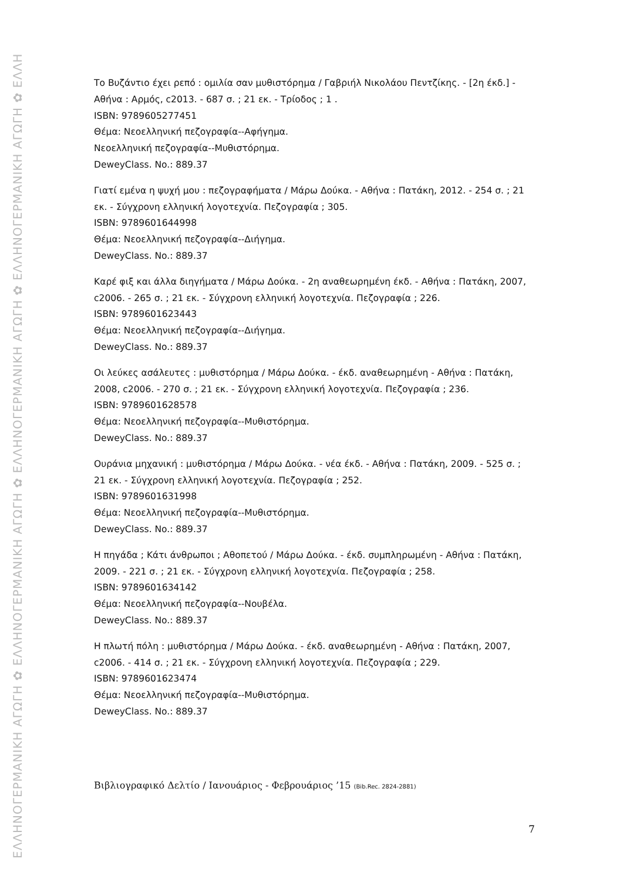ΕΛΛΗΝΟΓΕΡΜΑΝΙΚΗ ΑΓΩΓΗ ✿ ΕΛΛΗΝΟΓΕΡΜΑΝΙΚΗ ΑΓΩΓΗ ✿ ΕΛΛΗΝΟΓΕΡΜΑΝΙΚΗ ΑΓΩΓΗ ✿ ΕΛΛΗΝΟΓΕΡΜΑΝΙΚΗ ΑΓΩΓΗ ✿ ΕΛΛΗ
Το Βυζάντιο έχει ρεπό : ομιλία σαν μυθιστόρημα / Γαβριήλ Νικολάου Πεντζίκης. - [2η έκδ.] - Αθήνα : Αρμός, c2013. - 687 σ. ; 21 εκ. - Τρίοδος ; 1 .
ISBN: 9789605277451
Θέμα: Νεοελληνική πεζογραφία--Αφήγημα.
Νεοελληνική πεζογραφία--Μυθιστόρημα.
DeweyClass. No.: 889.37
Γιατί εμένα η ψυχή μου : πεζογραφήματα / Μάρω Δούκα. - Αθήνα : Πατάκη, 2012. - 254 σ. ; 21 εκ. - Σύγχρονη ελληνική λογοτεχνία. Πεζογραφία ; 305.
ISBN: 9789601644998
Θέμα: Νεοελληνική πεζογραφία--Διήγημα.
DeweyClass. No.: 889.37
Καρέ φιξ και άλλα διηγήματα / Μάρω Δούκα. - 2η αναθεωρημένη έκδ. - Αθήνα : Πατάκη, 2007, c2006. - 265 σ. ; 21 εκ. - Σύγχρονη ελληνική λογοτεχνία. Πεζογραφία ; 226.
ISBN: 9789601623443
Θέμα: Νεοελληνική πεζογραφία--Διήγημα.
DeweyClass. No.: 889.37
Οι λεύκες ασάλευτες : μυθιστόρημα / Μάρω Δούκα. - έκδ. αναθεωρημένη - Αθήνα : Πατάκη, 2008, c2006. - 270 σ. ; 21 εκ. - Σύγχρονη ελληνική λογοτεχνία. Πεζογραφία ; 236.
ISBN: 9789601628578
Θέμα: Νεοελληνική πεζογραφία--Μυθιστόρημα.
DeweyClass. No.: 889.37
Ουράνια μηχανική : μυθιστόρημα / Μάρω Δούκα. - νέα έκδ. - Αθήνα : Πατάκη, 2009. - 525 σ. ; 21 εκ. - Σύγχρονη ελληνική λογοτεχνία. Πεζογραφία ; 252.
ISBN: 9789601631998
Θέμα: Νεοελληνική πεζογραφία--Μυθιστόρημα.
DeweyClass. No.: 889.37
Η πηγάδα ; Κάτι άνθρωποι ; Αθοπετού / Μάρω Δούκα. - έκδ. συμπληρωμένη - Αθήνα : Πατάκη, 2009. - 221 σ. ; 21 εκ. - Σύγχρονη ελληνική λογοτεχνία. Πεζογραφία ; 258.
ISBN: 9789601634142
Θέμα: Νεοελληνική πεζογραφία--Νουβέλα.
DeweyClass. No.: 889.37
Η πλωτή πόλη : μυθιστόρημα / Μάρω Δούκα. - έκδ. αναθεωρημένη - Αθήνα : Πατάκη, 2007, c2006. - 414 σ. ; 21 εκ. - Σύγχρονη ελληνική λογοτεχνία. Πεζογραφία ; 229.
ISBN: 9789601623474
Θέμα: Νεοελληνική πεζογραφία--Μυθιστόρημα.
DeweyClass. No.: 889.37
Βιβλιογραφικό Δελτίο / Ιανουάριος - Φεβρουάριος ’15 (Bib.Rec. 2824-2881)
7